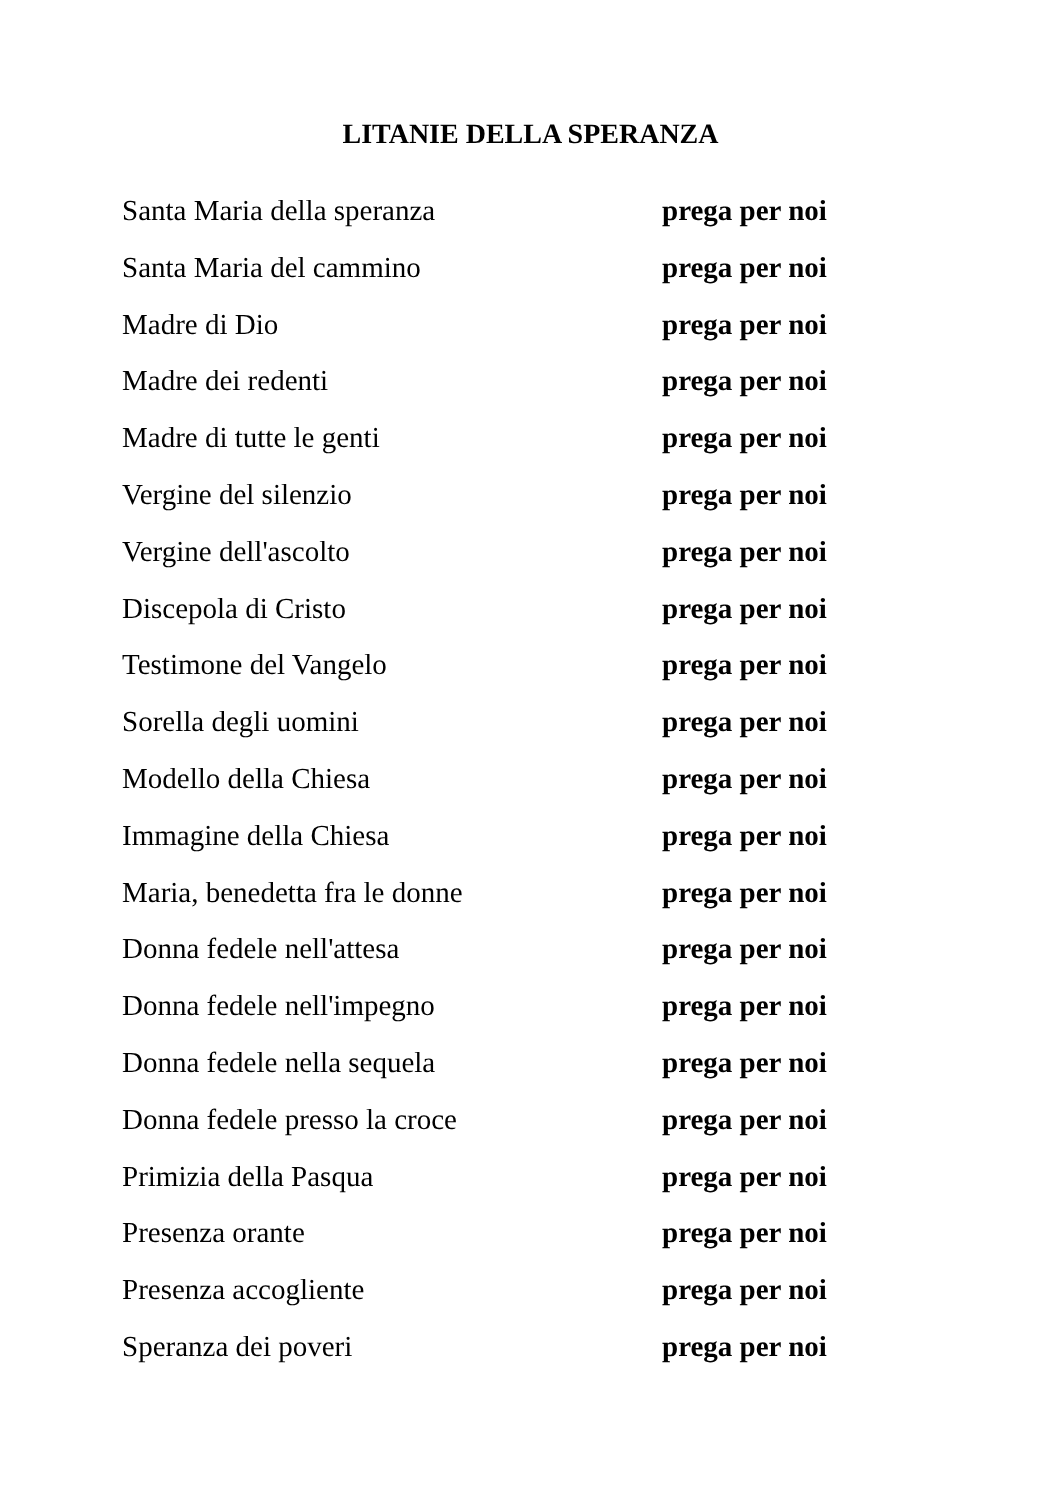LITANIE DELLA SPERANZA
Santa Maria della speranza prega per noi
Santa Maria del cammino prega per noi
Madre di Dio prega per noi
Madre dei redenti prega per noi
Madre di tutte le genti prega per noi
Vergine del silenzio prega per noi
Vergine dell'ascolto prega per noi
Discepola di Cristo prega per noi
Testimone del Vangelo prega per noi
Sorella degli uomini prega per noi
Modello della Chiesa prega per noi
Immagine della Chiesa prega per noi
Maria, benedetta fra le donne prega per noi
Donna fedele nell'attesa prega per noi
Donna fedele nell'impegno prega per noi
Donna fedele nella sequela prega per noi
Donna fedele presso la croce prega per noi
Primizia della Pasqua prega per noi
Presenza orante prega per noi
Presenza accogliente prega per noi
Speranza dei poveri prega per noi